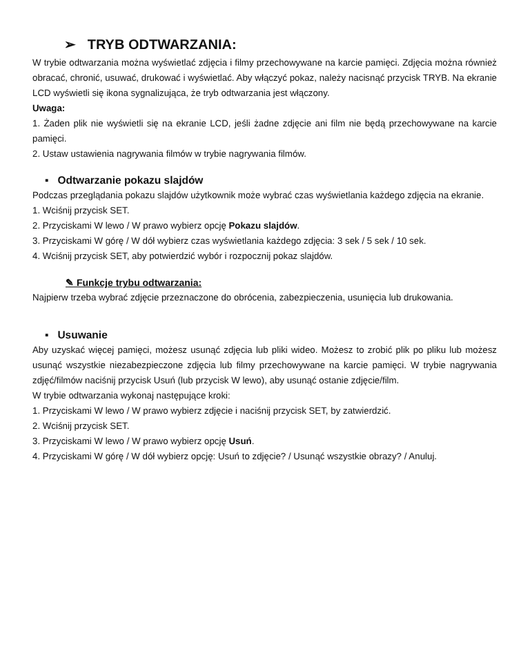➢ TRYB ODTWARZANIA:
W trybie odtwarzania można wyświetlać zdjęcia i filmy przechowywane na karcie pamięci. Zdjęcia można również obracać, chronić, usuwać, drukować i wyświetlać. Aby włączyć pokaz, należy nacisnąć przycisk TRYB. Na ekranie LCD wyświetli się ikona sygnalizująca, że tryb odtwarzania jest włączony.
Uwaga:
1. Żaden plik nie wyświetli się na ekranie LCD, jeśli żadne zdjęcie ani film nie będą przechowywane na karcie pamięci.
2. Ustaw ustawienia nagrywania filmów w trybie nagrywania filmów.
▪ Odtwarzanie pokazu slajdów
Podczas przeglądania pokazu slajdów użytkownik może wybrać czas wyświetlania każdego zdjęcia na ekranie.
1. Wciśnij przycisk SET.
2. Przyciskami W lewo / W prawo wybierz opcję Pokazu slajdów.
3. Przyciskami W górę / W dół wybierz czas wyświetlania każdego zdjęcia: 3 sek / 5 sek / 10 sek.
4. Wciśnij przycisk SET, aby potwierdzić wybór i rozpocznij pokaz slajdów.
✎ Funkcje trybu odtwarzania:
Najpierw trzeba wybrać zdjęcie przeznaczone do obrócenia, zabezpieczenia, usunięcia lub drukowania.
▪ Usuwanie
Aby uzyskać więcej pamięci, możesz usunąć zdjęcia lub pliki wideo. Możesz to zrobić plik po pliku lub możesz usunąć wszystkie niezabezpieczone zdjęcia lub filmy przechowywane na karcie pamięci. W trybie nagrywania zdjęć/filmów naciśnij przycisk Usuń (lub przycisk W lewo), aby usunąć ostanie zdjęcie/film.
W trybie odtwarzania wykonaj następujące kroki:
1. Przyciskami W lewo / W prawo wybierz zdjęcie i naciśnij przycisk SET, by zatwierdzić.
2. Wciśnij przycisk SET.
3. Przyciskami W lewo / W prawo wybierz opcję Usuń.
4. Przyciskami W górę / W dół wybierz opcję: Usuń to zdjęcie? / Usunąć wszystkie obrazy? / Anuluj.